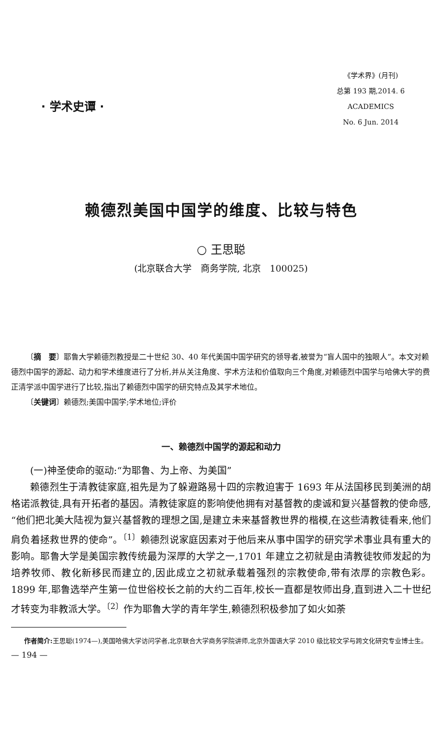· 学术史谭 ·
《学术界》(月刊)
总第 193 期,2014. 6
ACADEMICS
No. 6 Jun. 2014
赖德烈美国中国学的维度、比较与特色
○ 王思聪
(北京联合大学　商务学院, 北京　100025)
〔摘　要〕耶鲁大学赖德烈教授是二十世纪 30、40 年代美国中国学研究的领导者,被誉为“盲人国中的独眼人”。本文对赖德烈中国学的源起、动力和学术维度进行了分析,并从关注角度、学术方法和价值取向三个角度,对赖德烈中国学与哈佛大学的费正清学派中国学进行了比较,指出了赖德烈中国学的研究特点及其学术地位。
〔关键词〕赖德烈;美国中国学;学术地位;评价
一、赖德烈中国学的源起和动力
(一)神圣使命的驱动:“为耶鲁、为上帝、为美国”
赖德烈生于清教徒家庭,祖先是为了躲避路易十四的宗教迫害于 1693 年从法国移民到美洲的胡格诺派教徒,具有开拓者的基因。清教徒家庭的影响使他拥有对基督教的虔诚和复兴基督教的使命感,“他们把北美大陆视为复兴基督教的理想之国,是建立未来基督教世界的楷模,在这些清教徒看来,他们肩负着拯救世界的使命”。<sup>〔1〕</sup>赖德烈说家庭因素对于他后来从事中国学的研究学术事业具有重大的影响。耶鲁大学是美国宗教传统最为深厚的大学之一,1701 年建立之初就是由清教徒牧师发起的为培养牧师、教化新移民而建立的,因此成立之初就承载着强烈的宗教使命,带有浓厚的宗教色彩。1899 年,耶鲁选举产生第一位世俗校长之前的大约二百年,校长一直都是牧师出身,直到进入二十世纪才转变为非教派大学。<sup>〔2〕</sup>作为耶鲁大学的青年学生,赖德烈积极参加了如火如荼
作者简介: 王思聪(1974—),美国哈佛大学访问学者,北京联合大学商务学院讲师,北京外国语大学 2010 级比较文学与跨文化研究专业博士生。
— 194 —